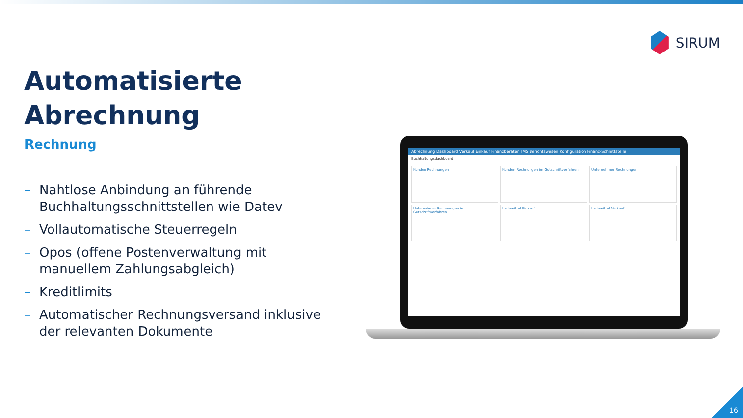SIRUM
Automatisierte
Abrechnung
Rechnung
– Nahtlose Anbindung an führende Buchhaltungsschnittstellen wie Datev
– Vollautomatische Steuerregeln
– Opos (offene Postenverwaltung mit manuellem Zahlungsabgleich)
– Kreditlimits
– Automatischer Rechnungsversand inklusive der relevanten Dokumente
Abrechnung Dashboard Verkauf Einkauf Finanzberater TMS Berichtswesen Konfiguration Finanz-Schnittstelle
Buchhaltungsdashboard
Kunden Rechnungen
Kunden Rechnungen im Gutschriftverfahren
Unternehmer Rechnungen
Unternehmer Rechnungen im Gutschriftverfahren
Lademittel Einkauf
Lademittel Verkauf
16